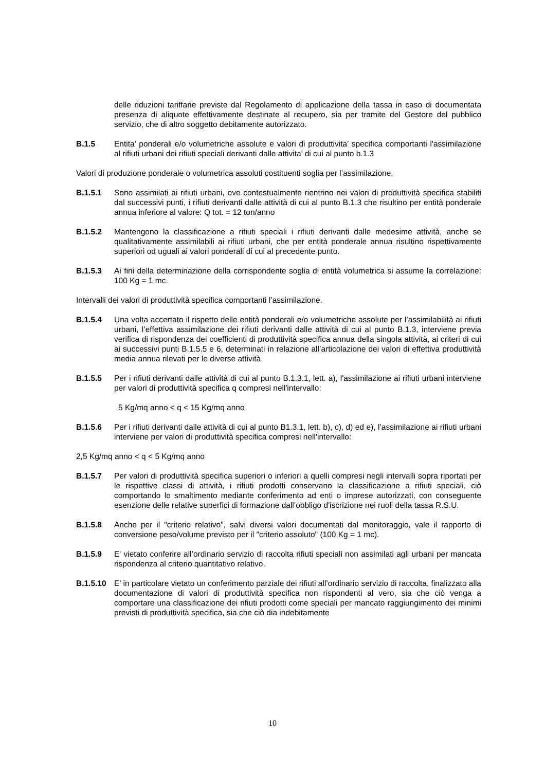delle riduzioni tariffarie previste dal Regolamento di applicazione della tassa in caso di documentata presenza di aliquote effettivamente destinate al recupero, sia per tramite del Gestore del pubblico servizio, che di altro soggetto debitamente autorizzato.
B.1.5 Entita’ ponderali e/o volumetriche assolute e valori di produttivita’ specifica comportanti l'assimilazione al rifiuti urbani dei rifiuti speciali derivanti dalle attivita’ di cui al punto b.1.3
Valori di produzione ponderale o volumetrica assoluti costituenti soglia per l’assimilazione.
B.1.5.1 Sono assimilati ai rifiuti urbani, ove contestualmente rientrino nei valori di produttività specifica stabiliti dal successivi punti, i rifiuti derivanti dalle attività di cui al punto B.1.3 che risultino per entità ponderale annua inferiore al valore: Q tot. = 12 ton/anno
B.1.5.2 Mantengono la classificazione a rifiuti speciali i rifiuti derivanti dalle medesime attività, anche se qualitativamente assimilabili ai rifiuti urbani, che per entità ponderale annua risultino rispettivamente superiori od uguali ai valori ponderali di cui al precedente punto.
B.1.5.3 Ai fini della determinazione della corrispondente soglia di entità volumetrica si assume la correlazione: 100 Kg = 1 mc.
Intervalli dei valori di produttività specifica comportanti l’assimilazione.
B.1.5.4 Una volta accertato il rispetto delle entità ponderali e/o volumetriche assolute per l’assimilabilità ai rifiuti urbani, l’effettiva assimilazione dei rifiuti derivanti dalle attività di cui al punto B.1.3, interviene previa verifica di rispondenza dei coefficienti di produttività specifica annua della singola attività, ai criteri di cui ai successivi punti B.1.5.5 e 6, determinati in relazione all’articolazione dei valori di effettiva produttività media annua rilevati per le diverse attività.
B.1.5.5 Per i rifiuti derivanti dalle attività di cui al punto B.1.3.1, lett. a), l'assimilazione ai rifiuti urbani interviene per valori di produttività specifica q compresi nell'intervallo:
5 Kg/mq anno < q < 15 Kg/mq anno
B.1.5.6 Per i rifiuti derivanti dalle attività di cui al punto B1.3.1, lett. b), c), d) ed e), l’assimilazione ai rifiuti urbani interviene per valori di produttività specifica compresi nell'intervallo:
2,5 Kg/mq anno < q < 5 Kg/mq anno
B.1.5.7 Per valori di produttività specifica superiori o inferiori a quelli compresi negli intervalli sopra riportati per le rispettive classi di attività, i rifiuti prodotti conservano la classificazione a rifiuti speciali, ciò comportando lo smaltimento mediante conferimento ad enti o imprese autorizzati, con conseguente esenzione delle relative superfici di formazione dall’obbligo d'iscrizione nei ruoli della tassa R.S.U.
B.1.5.8 Anche per il "criterio relativo", salvi diversi valori documentati dal monitoraggio, vale il rapporto di conversione peso/volume previsto per il "criterio assoluto" (100 Kg = 1 mc).
B.1.5.9 E' vietato conferire all’ordinario servizio di raccolta rifiuti speciali non assimilati agli urbani per mancata rispondenza al criterio quantitativo relativo.
B.1.5.10
E’ in particolare vietato un conferimento parziale dei rifiuti all’ordinario servizio di raccolta, finalizzato alla documentazione di valori di produttività specifica non rispondenti al vero, sia che ciò venga a comportare una classificazione dei rifiuti prodotti come speciali per mancato raggiungimento dei minimi previsti di produttività specifica, sia che ciò dia indebitamente
10